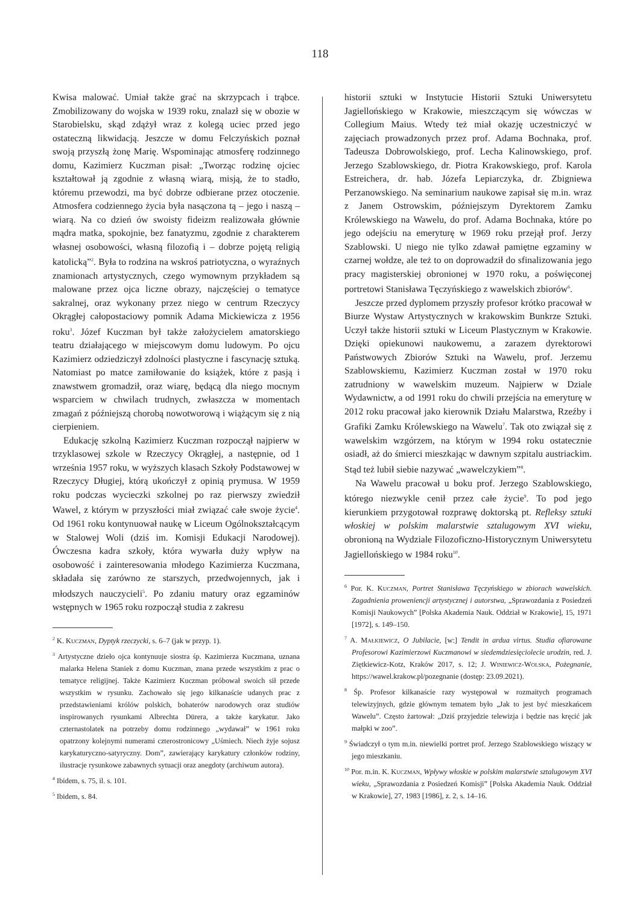118
Kwisa malować. Umiał także grać na skrzypcach i trąbce. Zmobilizowany do wojska w 1939 roku, znalazł się w obozie w Starobielsku, skąd zdążył wraz z kolegą uciec przed jego ostateczną likwidacją. Jeszcze w domu Felczyńskich poznał swoją przyszłą żonę Marię. Wspominając atmosferę rodzinnego domu, Kazimierz Kuczman pisał: „Tworząc rodzinę ojciec kształtował ją zgodnie z własną wiarą, misją, że to stadło, któremu przewodzi, ma być dobrze odbierane przez otoczenie. Atmosfera codziennego życia była nasączona tą – jego i naszą – wiarą. Na co dzień ów swoisty fideizm realizowała głównie mądra matka, spokojnie, bez fanatyzmu, zgodnie z charakterem własnej osobowości, własną filozofią i – dobrze pojętą religią katolicką”<sup>2</sup>. Była to rodzina na wskroś patriotyczna, o wyraźnych znamionach artystycznych, czego wymownym przykładem są malowane przez ojca liczne obrazy, najczęściej o tematyce sakralnej, oraz wykonany przez niego w centrum Rzeczycy Okrągłej całopostaciowy pomnik Adama Mickiewicza z 1956 roku<sup>3</sup>. Józef Kuczman był także założycielem amatorskiego teatru działającego w miejscowym domu ludowym. Po ojcu Kazimierz odziedziczył zdolności plastyczne i fascynację sztuką. Natomiast po matce zamiłowanie do książek, które z pasją i znawstwem gromadził, oraz wiarę, będącą dla niego mocnym wsparciem w chwilach trudnych, zwłaszcza w momentach zmagań z późniejszą chorobą nowotworową i wiążącym się z nią cierpieniem.
Edukację szkolną Kazimierz Kuczman rozpoczął najpierw w trzyklasowej szkole w Rzeczycy Okrągłej, a następnie, od 1 września 1957 roku, w wyższych klasach Szkoły Podstawowej w Rzeczycy Długiej, którą ukończył z opinią prymusa. W 1959 roku podczas wycieczki szkolnej po raz pierwszy zwiedził Wawel, z którym w przyszłości miał związać całe swoje życie<sup>4</sup>. Od 1961 roku kontynuował naukę w Liceum Ogólnokształcącym w Stalowej Woli (dziś im. Komisji Edukacji Narodowej). Ówczesna kadra szkoły, która wywarła duży wpływ na osobowość i zainteresowania młodego Kazimierza Kuczmana, składała się zarówno ze starszych, przedwojennych, jak i młodszych nauczycieli<sup>5</sup>. Po zdaniu matury oraz egzaminów wstępnych w 1965 roku rozpoczął studia z zakresu
<sup>2</sup> K. Kuczman, Dyptyk rzeczycki, s. 6–7 (jak w przyp. 1).
<sup>3</sup> Artystyczne dzieło ojca kontynuuje siostra śp. Kazimierza Kuczmana, uznana malarka Helena Staniek z domu Kuczman, znana przede wszystkim z prac o tematyce religijnej. Także Kazimierz Kuczman próbował swoich sił przede wszystkim w rysunku. Zachowało się jego kilkanaście udanych prac z przedstawieniami królów polskich, bohaterów narodowych oraz studiów inspirowanych rysunkami Albrechta Dürera, a także karykatur. Jako czternastolatek na potrzeby domu rodzinnego „wydawał” w 1961 roku opatrzony kolejnymi numerami czterostronicowy „Uśmiech. Niech żyje sojusz karykaturyczno-satyryczny. Dom”, zawierający karykatury członków rodziny, ilustracje rysunkowe zabawnych sytuacji oraz anegdoty (archiwum autora).
<sup>4</sup> Ibidem, s. 75, il. s. 101.
<sup>5</sup> Ibidem, s. 84.
historii sztuki w Instytucie Historii Sztuki Uniwersytetu Jagiellońskiego w Krakowie, mieszczącym się wówczas w Collegium Maius. Wtedy też miał okazję uczestniczyć w zajęciach prowadzonych przez prof. Adama Bochnaka, prof. Tadeusza Dobrowolskiego, prof. Lecha Kalinowskiego, prof. Jerzego Szablowskiego, dr. Piotra Krakowskiego, prof. Karola Estreichera, dr. hab. Józefa Lepiarczyka, dr. Zbigniewa Perzanowskiego. Na seminarium naukowe zapisał się m.in. wraz z Janem Ostrowskim, późniejszym Dyrektorem Zamku Królewskiego na Wawelu, do prof. Adama Bochnaka, które po jego odejściu na emeryturę w 1969 roku przejął prof. Jerzy Szablowski. U niego nie tylko zdawał pamiętne egzaminy w czarnej wołdze, ale też to on doprowadził do sfinalizowania jego pracy magisterskiej obronionej w 1970 roku, a poświęconej portretowi Stanisława Tęczyńskiego z wawelskich zbiorów<sup>6</sup>.
Jeszcze przed dyplomem przyszły profesor krótko pracował w Biurze Wystaw Artystycznych w krakowskim Bunkrze Sztuki. Uczył także historii sztuki w Liceum Plastycznym w Krakowie. Dzięki opiekunowi naukowemu, a zarazem dyrektorowi Państwowych Zbiorów Sztuki na Wawelu, prof. Jerzemu Szablowskiemu, Kazimierz Kuczman został w 1970 roku zatrudniony w wawelskim muzeum. Najpierw w Dziale Wydawnictw, a od 1991 roku do chwili przejścia na emeryturę w 2012 roku pracował jako kierownik Działu Malarstwa, Rzeźby i Grafiki Zamku Królewskiego na Wawelu<sup>7</sup>. Tak oto związał się z wawelskim wzgórzem, na którym w 1994 roku ostatecznie osiadł, aż do śmierci mieszkając w dawnym szpitalu austriackim. Stąd też lubił siebie nazywać „wawelczykiem”<sup>8</sup>.
Na Wawelu pracował u boku prof. Jerzego Szablowskiego, którego niezwykle cenił przez całe życie<sup>9</sup>. To pod jego kierunkiem przygotował rozprawę doktorską pt. Refleksy sztuki włoskiej w polskim malarstwie sztalugowym XVI wieku, obronioną na Wydziale Filozoficzno-Historycznym Uniwersytetu Jagiellońskiego w 1984 roku<sup>10</sup>.
<sup>6</sup> Por. K. Kuczman, Portret Stanisława Tęczyńskiego w zbiorach wawelskich. Zagadnienia proweniencji artystycznej i autorstwa, „Sprawozdania z Posiedzeń Komisji Naukowych” [Polska Akademia Nauk. Oddział w Krakowie], 15, 1971 [1972], s. 149–150.
<sup>7</sup> A. Małkiewicz, O Jubilacie, [w:] Tendit in ardua virtus. Studia ofiarowane Profesorowi Kazimierzowi Kuczmanowi w siedemdziesięciolecie urodzin, red. J. Ziętkiewicz-Kotz, Kraków 2017, s. 12; J. Winiewicz-Wolska, Pożegnanie, https://wawel.krakow.pl/pozegnanie (dostęp: 23.09.2021).
<sup>8</sup> Śp. Profesor kilkanaście razy występował w rozmaitych programach telewizyjnych, gdzie głównym tematem było „Jak to jest być mieszkańcem Wawelu”. Często żartował: „Dziś przyjedzie telewizja i będzie nas kręcić jak małpki w zoo”.
<sup>9</sup> Świadczył o tym m.in. niewielki portret prof. Jerzego Szablowskiego wiszący w jego mieszkaniu.
<sup>10</sup> Por. m.in. K. Kuczman, Wpływy włoskie w polskim malarstwie sztalugowym XVI wieku, „Sprawozdania z Posiedzeń Komisji” [Polska Akademia Nauk. Oddział w Krakowie], 27, 1983 [1986], z. 2, s. 14–16.